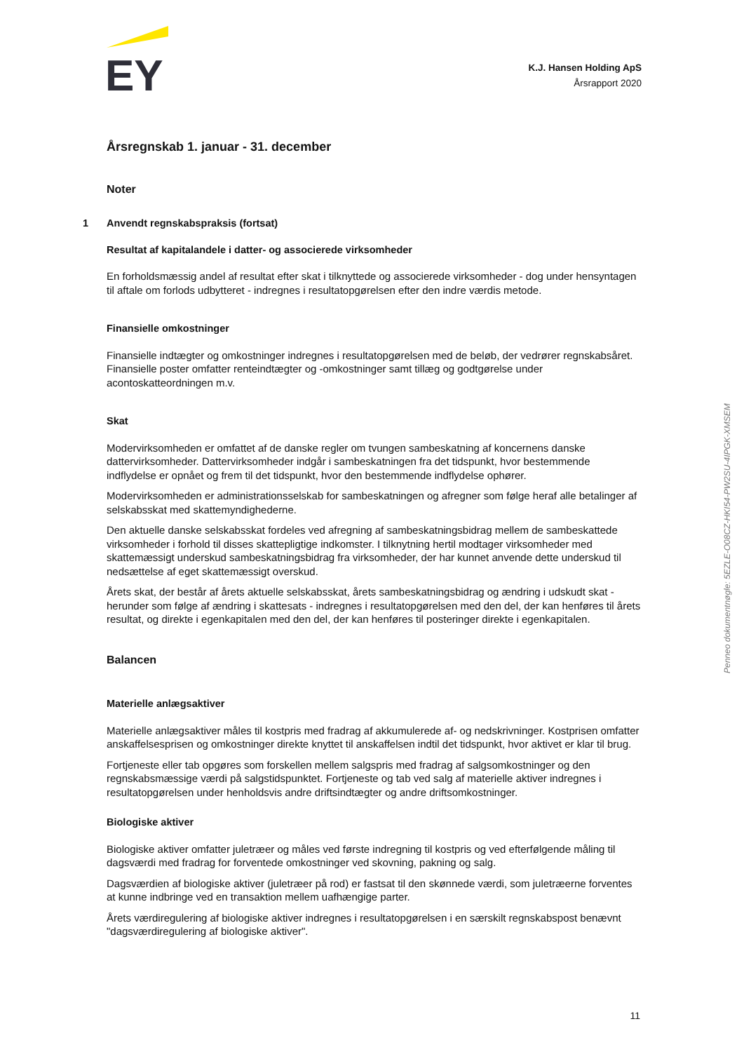EY
K.J. Hansen Holding ApS
Årsrapport 2020
Årsregnskab 1. januar - 31. december
Noter
1 Anvendt regnskabspraksis (fortsat)
Resultat af kapitalandele i datter- og associerede virksomheder
En forholdsmæssig andel af resultat efter skat i tilknyttede og associerede virksomheder - dog under hensyntagen til aftale om forlods udbytteret - indregnes i resultatopgørelsen efter den indre værdis metode.
Finansielle omkostninger
Finansielle indtægter og omkostninger indregnes i resultatopgørelsen med de beløb, der vedrører regnskabsåret. Finansielle poster omfatter renteindtægter og -omkostninger samt tillæg og godtgørelse under acontoskatteordningen m.v.
Skat
Modervirksomheden er omfattet af de danske regler om tvungen sambeskatning af koncernens danske dattervirksomheder. Dattervirksomheder indgår i sambeskatningen fra det tidspunkt, hvor bestemmende indflydelse er opnået og frem til det tidspunkt, hvor den bestemmende indflydelse ophører.
Modervirksomheden er administrationsselskab for sambeskatningen og afregner som følge heraf alle betalinger af selskabsskat med skattemyndighederne.
Den aktuelle danske selskabsskat fordeles ved afregning af sambeskatningsbidrag mellem de sambeskattede virksomheder i forhold til disses skattepligtige indkomster. I tilknytning hertil modtager virksomheder med skattemæssigt underskud sambeskatningsbidrag fra virksomheder, der har kunnet anvende dette underskud til nedsættelse af eget skattemæssigt overskud.
Årets skat, der består af årets aktuelle selskabsskat, årets sambeskatningsbidrag og ændring i udskudt skat - herunder som følge af ændring i skattesats - indregnes i resultatopgørelsen med den del, der kan henføres til årets resultat, og direkte i egenkapitalen med den del, der kan henføres til posteringer direkte i egenkapitalen.
Balancen
Materielle anlægsaktiver
Materielle anlægsaktiver måles til kostpris med fradrag af akkumulerede af- og nedskrivninger. Kostprisen omfatter anskaffelsesprisen og omkostninger direkte knyttet til anskaffelsen indtil det tidspunkt, hvor aktivet er klar til brug.
Fortjeneste eller tab opgøres som forskellen mellem salgspris med fradrag af salgsomkostninger og den regnskabsmæssige værdi på salgstidspunktet. Fortjeneste og tab ved salg af materielle aktiver indregnes i resultatopgørelsen under henholdsvis andre driftsindtægter og andre driftsomkostninger.
Biologiske aktiver
Biologiske aktiver omfatter juletræer og måles ved første indregning til kostpris og ved efterfølgende måling til dagsværdi med fradrag for forventede omkostninger ved skovning, pakning og salg.
Dagsværdien af biologiske aktiver (juletræer på rod) er fastsat til den skønnede værdi, som juletræerne forventes at kunne indbringe ved en transaktion mellem uafhængige parter.
Årets værdiregulering af biologiske aktiver indregnes i resultatopgørelsen i en særskilt regnskabspost benævnt "dagsværdiregulering af biologiske aktiver".
Penneo dokumentnøgle: 5EZLE-O08CZ-HKI54-PW2SU-4IPGK-XMSEM
11